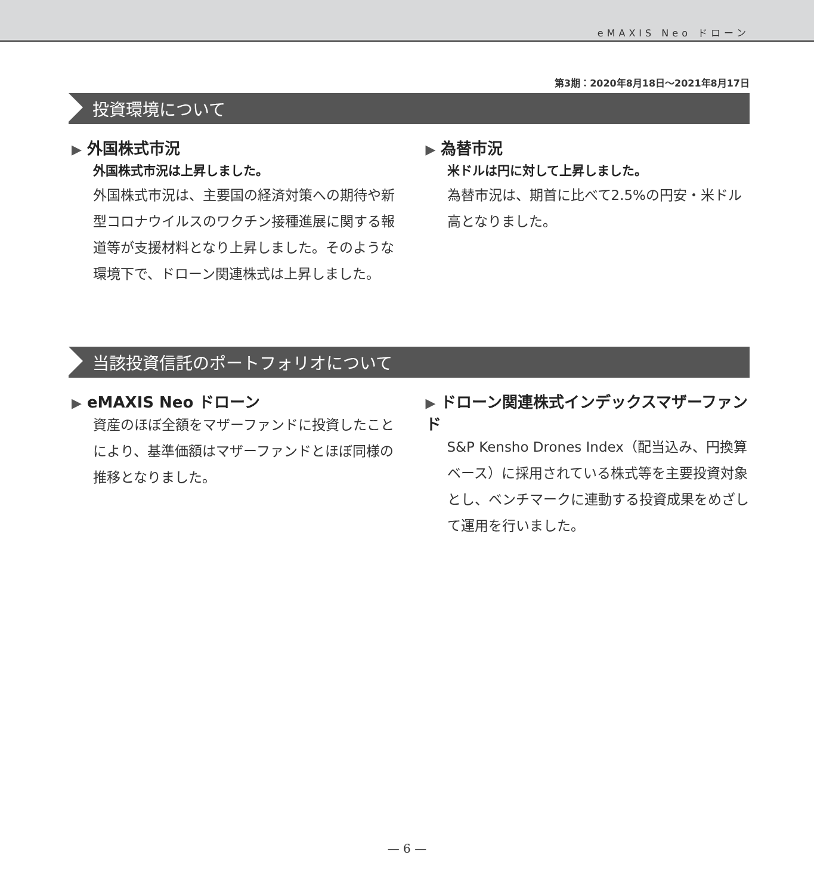eMAXIS Neo ドローン
第3期：2020年8月18日〜2021年8月17日
投資環境について
▶ 外国株式市況
外国株式市況は上昇しました。
外国株式市況は、主要国の経済対策への期待や新型コロナウイルスのワクチン接種進展に関する報道等が支援材料となり上昇しました。そのような環境下で、ドローン関連株式は上昇しました。
▶ 為替市況
米ドルは円に対して上昇しました。
為替市況は、期首に比べて2.5%の円安・米ドル高となりました。
当該投資信託のポートフォリオについて
▶ eMAXIS Neo ドローン
資産のほぼ全額をマザーファンドに投資したことにより、基準価額はマザーファンドとほぼ同様の推移となりました。
▶ ドローン関連株式インデックスマザーファンド
S&P Kensho Drones Index（配当込み、円換算ベース）に採用されている株式等を主要投資対象とし、ベンチマークに連動する投資成果をめざして運用を行いました。
— 6 —